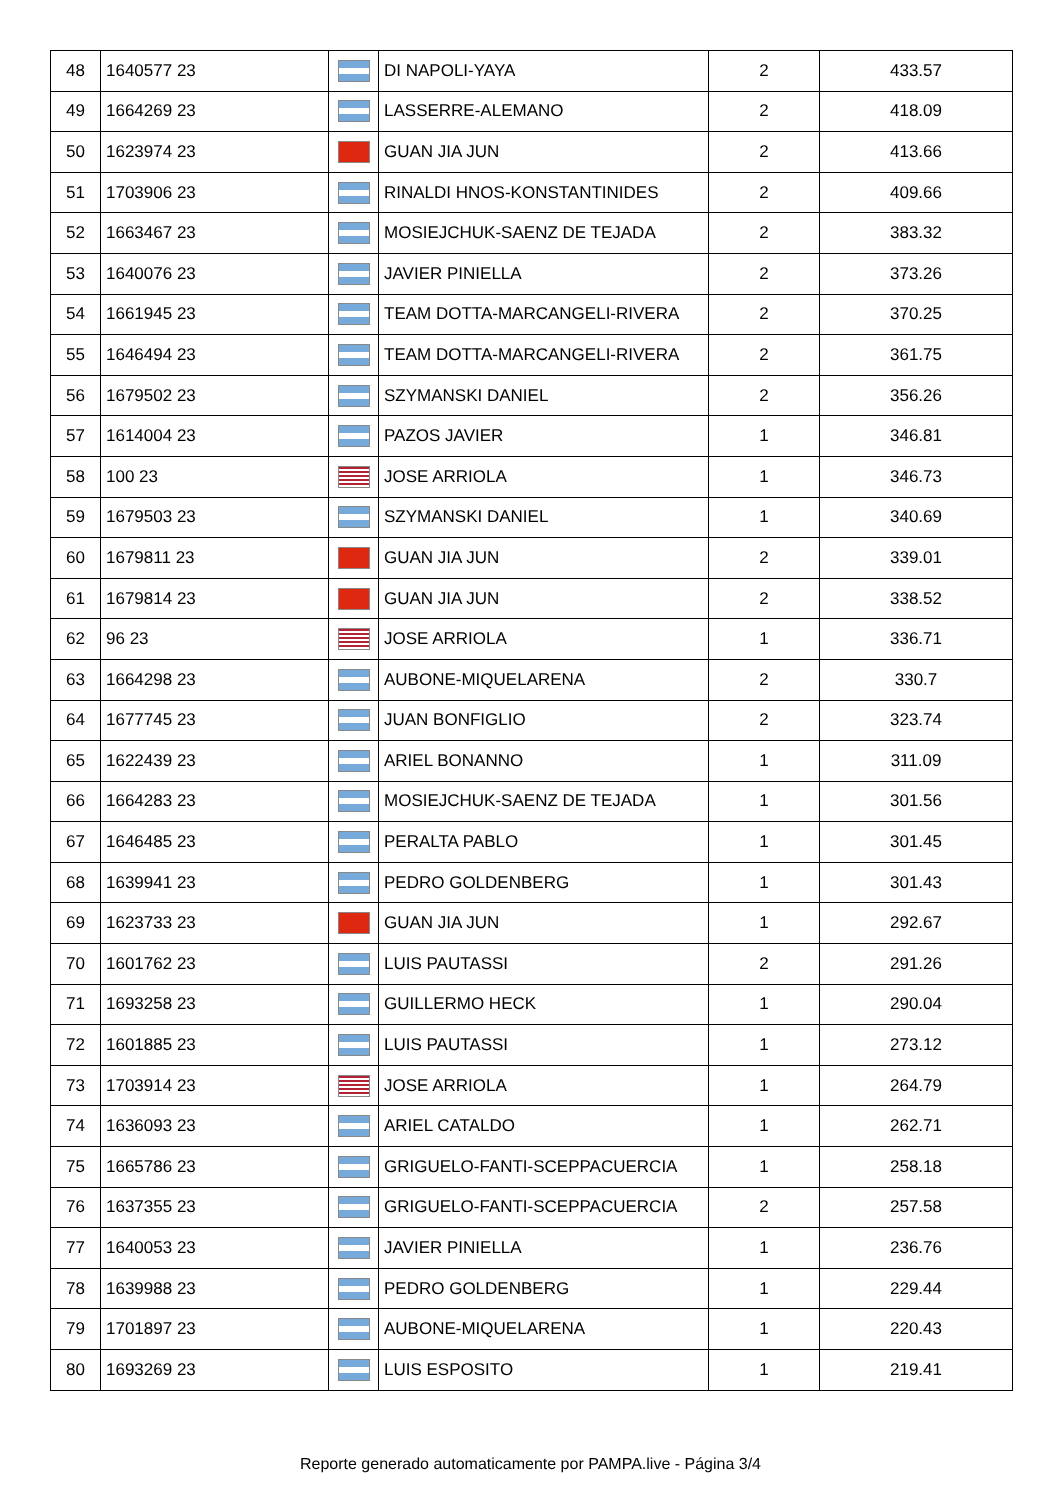| 48 | 1640577 23 | | DI NAPOLI-YAYA | 2 | 433.57 |
| 49 | 1664269 23 | | LASSERRE-ALEMANO | 2 | 418.09 |
| 50 | 1623974 23 | | GUAN JIA JUN | 2 | 413.66 |
| 51 | 1703906 23 | | RINALDI HNOS-KONSTANTINIDES | 2 | 409.66 |
| 52 | 1663467 23 | | MOSIEJCHUK-SAENZ DE TEJADA | 2 | 383.32 |
| 53 | 1640076 23 | | JAVIER PINIELLA | 2 | 373.26 |
| 54 | 1661945 23 | | TEAM DOTTA-MARCANGELI-RIVERA | 2 | 370.25 |
| 55 | 1646494 23 | | TEAM DOTTA-MARCANGELI-RIVERA | 2 | 361.75 |
| 56 | 1679502 23 | | SZYMANSKI DANIEL | 2 | 356.26 |
| 57 | 1614004 23 | | PAZOS JAVIER | 1 | 346.81 |
| 58 | 100 23 | | JOSE ARRIOLA | 1 | 346.73 |
| 59 | 1679503 23 | | SZYMANSKI DANIEL | 1 | 340.69 |
| 60 | 1679811 23 | | GUAN JIA JUN | 2 | 339.01 |
| 61 | 1679814 23 | | GUAN JIA JUN | 2 | 338.52 |
| 62 | 96 23 | | JOSE ARRIOLA | 1 | 336.71 |
| 63 | 1664298 23 | | AUBONE-MIQUELARENA | 2 | 330.7 |
| 64 | 1677745 23 | | JUAN BONFIGLIO | 2 | 323.74 |
| 65 | 1622439 23 | | ARIEL BONANNO | 1 | 311.09 |
| 66 | 1664283 23 | | MOSIEJCHUK-SAENZ DE TEJADA | 1 | 301.56 |
| 67 | 1646485 23 | | PERALTA PABLO | 1 | 301.45 |
| 68 | 1639941 23 | | PEDRO GOLDENBERG | 1 | 301.43 |
| 69 | 1623733 23 | | GUAN JIA JUN | 1 | 292.67 |
| 70 | 1601762 23 | | LUIS PAUTASSI | 2 | 291.26 |
| 71 | 1693258 23 | | GUILLERMO HECK | 1 | 290.04 |
| 72 | 1601885 23 | | LUIS PAUTASSI | 1 | 273.12 |
| 73 | 1703914 23 | | JOSE ARRIOLA | 1 | 264.79 |
| 74 | 1636093 23 | | ARIEL CATALDO | 1 | 262.71 |
| 75 | 1665786 23 | | GRIGUELO-FANTI-SCEPPACUERCIA | 1 | 258.18 |
| 76 | 1637355 23 | | GRIGUELO-FANTI-SCEPPACUERCIA | 2 | 257.58 |
| 77 | 1640053 23 | | JAVIER PINIELLA | 1 | 236.76 |
| 78 | 1639988 23 | | PEDRO GOLDENBERG | 1 | 229.44 |
| 79 | 1701897 23 | | AUBONE-MIQUELARENA | 1 | 220.43 |
| 80 | 1693269 23 | | LUIS ESPOSITO | 1 | 219.41 |
Reporte generado automaticamente por PAMPA.live - Página 3/4